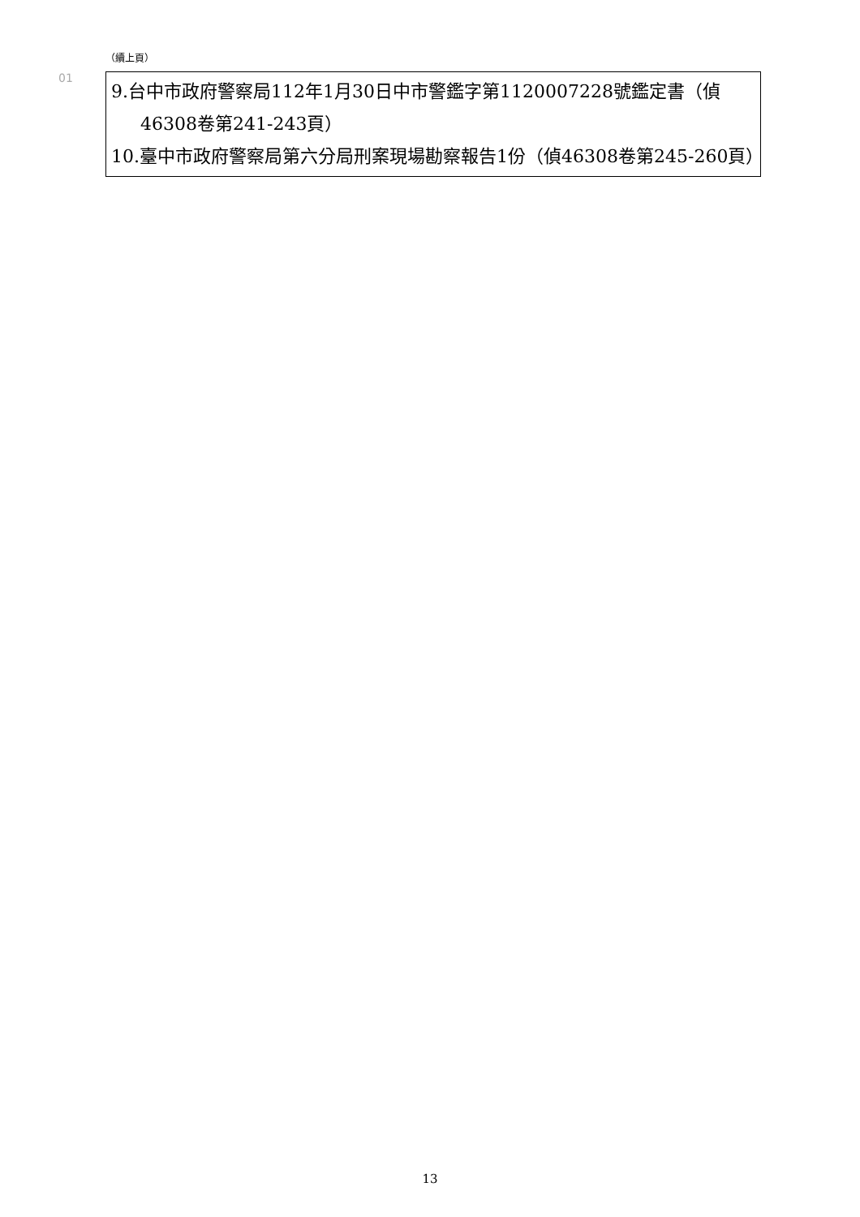（續上頁）
01
| 9.台中市政府警察局112年1月30日中市警鑑字第1120007228號鑑定書（偵46308卷第241-243頁） 10.臺中市政府警察局第六分局刑案現場勘察報告1份（偵46308卷第245-260頁） |
13